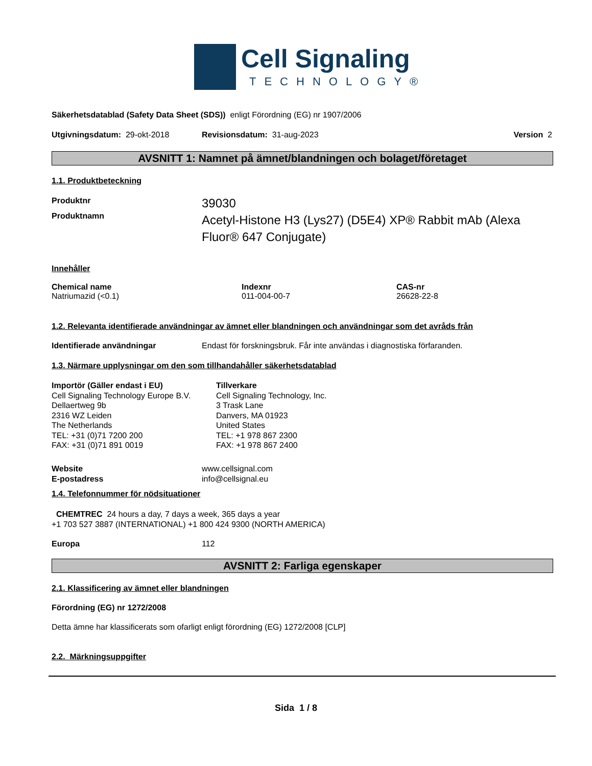Cell Signaling
TECHNOLOGY®
Säkerhetsdatablad (Safety Data Sheet (SDS)) enligt Förordning (EG) nr 1907/2006
Utgivningsdatum: 29-okt-2018 Revisionsdatum: 31-aug-2023 Version 2
AVSNITT 1: Namnet på ämnet/blandningen och bolaget/företaget
1.1. Produktbeteckning
Produktnr 39030
Produktnamn Acetyl-Histone H3 (Lys27) (D5E4) XP® Rabbit mAb (Alexa Fluor® 647 Conjugate)
Innehåller
Chemical name
Natriumazid (<0.1)
Indexnr
011-004-00-7
CAS-nr
26628-22-8
1.2. Relevanta identifierade användningar av ämnet eller blandningen och användningar som det avråds från
Identifierade användningar Endast för forskningsbruk. Får inte användas i diagnostiska förfaranden.
1.3. Närmare upplysningar om den som tillhandahåller säkerhetsdatablad
Importör (Gäller endast i EU)
Cell Signaling Technology Europe B.V.
Dellaertweg 9b
2316 WZ Leiden
The Netherlands
TEL: +31 (0)71 7200 200
FAX: +31 (0)71 891 0019
Tillverkare
Cell Signaling Technology, Inc.
3 Trask Lane
Danvers, MA 01923
United States
TEL: +1 978 867 2300
FAX: +1 978 867 2400
Website
E-postadress www.cellsignal.com
info@cellsignal.eu
1.4. Telefonnummer för nödsituationer
CHEMTREC 24 hours a day, 7 days a week, 365 days a year
+1 703 527 3887 (INTERNATIONAL) +1 800 424 9300 (NORTH AMERICA)
Europa 112
AVSNITT 2: Farliga egenskaper
2.1. Klassificering av ämnet eller blandningen
Förordning (EG) nr 1272/2008
Detta ämne har klassificerats som ofarligt enligt förordning (EG) 1272/2008 [CLP]
2.2. Märkningsuppgifter
Sida 1 / 8